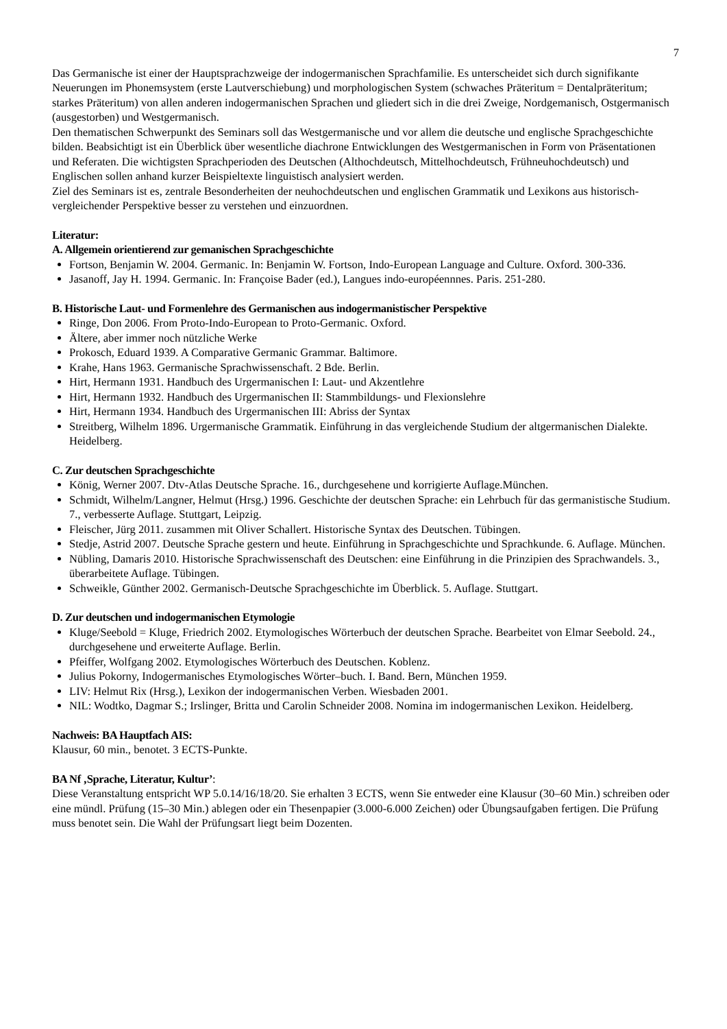7
Das Germanische ist einer der Hauptsprachzweige der indogermanischen Sprachfamilie. Es unterscheidet sich durch signifikante Neuerungen im Phonemsystem (erste Lautverschiebung) und morphologischen System (schwaches Präteritum = Dentalpräteritum; starkes Präteritum) von allen anderen indogermanischen Sprachen und gliedert sich in die drei Zweige, Nordgemanisch, Ostgermanisch (ausgestorben) und Westgermanisch.
Den thematischen Schwerpunkt des Seminars soll das Westgermanische und vor allem die deutsche und englische Sprachgeschichte bilden. Beabsichtigt ist ein Überblick über wesentliche diachrone Entwicklungen des Westgermanischen in Form von Präsentationen und Referaten. Die wichtigsten Sprachperioden des Deutschen (Althochdeutsch, Mittelhochdeutsch, Frühneuhochdeutsch) und Englischen sollen anhand kurzer Beispieltexte linguistisch analysiert werden.
Ziel des Seminars ist es, zentrale Besonderheiten der neuhochdeutschen und englischen Grammatik und Lexikons aus historisch-vergleichender Perspektive besser zu verstehen und einzuordnen.
Literatur:
A. Allgemein orientierend zur gemanischen Sprachgeschichte
Fortson, Benjamin W. 2004. Germanic. In: Benjamin W. Fortson, Indo-European Language and Culture. Oxford. 300-336.
Jasanoff, Jay H. 1994. Germanic. In: Françoise Bader (ed.), Langues indo-européennnes. Paris. 251-280.
B. Historische Laut- und Formenlehre des Germanischen aus indogermanistischer Perspektive
Ringe, Don 2006. From Proto-Indo-European to Proto-Germanic. Oxford.
Ältere, aber immer noch nützliche Werke
Prokosch, Eduard 1939. A Comparative Germanic Grammar. Baltimore.
Krahe, Hans 1963. Germanische Sprachwissenschaft. 2 Bde. Berlin.
Hirt, Hermann 1931. Handbuch des Urgermanischen I: Laut- und Akzentlehre
Hirt, Hermann 1932. Handbuch des Urgermanischen II: Stammbildungs- und Flexionslehre
Hirt, Hermann 1934. Handbuch des Urgermanischen III: Abriss der Syntax
Streitberg, Wilhelm 1896. Urgermanische Grammatik. Einführung in das vergleichende Studium der altgermanischen Dialekte. Heidelberg.
C. Zur deutschen Sprachgeschichte
König, Werner 2007. Dtv-Atlas Deutsche Sprache. 16., durchgesehene und korrigierte Auflage.München.
Schmidt, Wilhelm/Langner, Helmut (Hrsg.) 1996. Geschichte der deutschen Sprache: ein Lehrbuch für das germanistische Studium. 7., verbesserte Auflage. Stuttgart, Leipzig.
Fleischer, Jürg 2011. zusammen mit Oliver Schallert. Historische Syntax des Deutschen. Tübingen.
Stedje, Astrid 2007. Deutsche Sprache gestern und heute. Einführung in Sprachgeschichte und Sprachkunde. 6. Auflage. München.
Nübling, Damaris 2010. Historische Sprachwissenschaft des Deutschen: eine Einführung in die Prinzipien des Sprachwandels. 3., überarbeitete Auflage. Tübingen.
Schweikle, Günther 2002. Germanisch-Deutsche Sprachgeschichte im Überblick. 5. Auflage. Stuttgart.
D. Zur deutschen und indogermanischen Etymologie
Kluge/Seebold = Kluge, Friedrich 2002. Etymologisches Wörterbuch der deutschen Sprache. Bearbeitet von Elmar Seebold. 24., durchgesehene und erweiterte Auflage. Berlin.
Pfeiffer, Wolfgang 2002. Etymologisches Wörterbuch des Deutschen. Koblenz.
Julius Pokorny, Indogermanisches Etymologisches Wörter‒buch. I. Band. Bern, München 1959.
LIV: Helmut Rix (Hrsg.), Lexikon der indogermanischen Verben. Wiesbaden 2001.
NIL: Wodtko, Dagmar S.; Irslinger, Britta und Carolin Schneider 2008. Nomina im indogermanischen Lexikon. Heidelberg.
Nachweis: BA Hauptfach AIS:
Klausur, 60 min., benotet. 3 ECTS-Punkte.
BA Nf ‚Sprache, Literatur, Kultur’:
Diese Veranstaltung entspricht WP 5.0.14/16/18/20. Sie erhalten 3 ECTS, wenn Sie entweder eine Klausur (30–60 Min.) schreiben oder eine mündl. Prüfung (15–30 Min.) ablegen oder ein Thesenpapier (3.000-6.000 Zeichen) oder Übungsaufgaben fertigen. Die Prüfung muss benotet sein. Die Wahl der Prüfungsart liegt beim Dozenten.